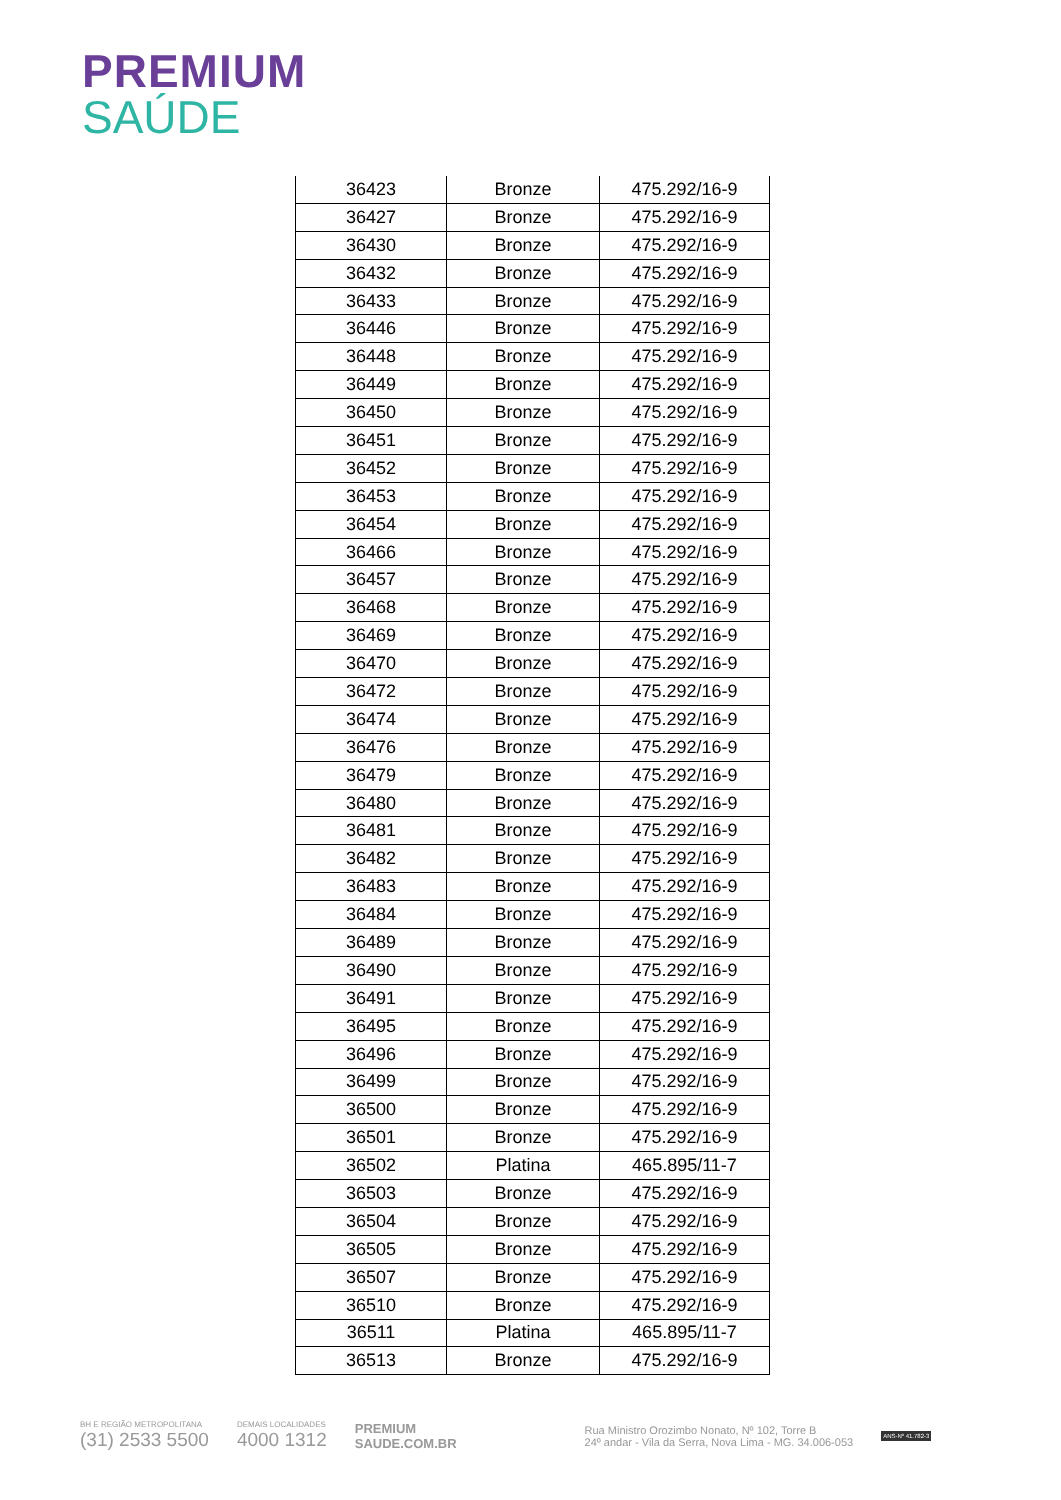PREMIUM
SAÚDE
| 36423 | Bronze | 475.292/16-9 |
| 36427 | Bronze | 475.292/16-9 |
| 36430 | Bronze | 475.292/16-9 |
| 36432 | Bronze | 475.292/16-9 |
| 36433 | Bronze | 475.292/16-9 |
| 36446 | Bronze | 475.292/16-9 |
| 36448 | Bronze | 475.292/16-9 |
| 36449 | Bronze | 475.292/16-9 |
| 36450 | Bronze | 475.292/16-9 |
| 36451 | Bronze | 475.292/16-9 |
| 36452 | Bronze | 475.292/16-9 |
| 36453 | Bronze | 475.292/16-9 |
| 36454 | Bronze | 475.292/16-9 |
| 36466 | Bronze | 475.292/16-9 |
| 36457 | Bronze | 475.292/16-9 |
| 36468 | Bronze | 475.292/16-9 |
| 36469 | Bronze | 475.292/16-9 |
| 36470 | Bronze | 475.292/16-9 |
| 36472 | Bronze | 475.292/16-9 |
| 36474 | Bronze | 475.292/16-9 |
| 36476 | Bronze | 475.292/16-9 |
| 36479 | Bronze | 475.292/16-9 |
| 36480 | Bronze | 475.292/16-9 |
| 36481 | Bronze | 475.292/16-9 |
| 36482 | Bronze | 475.292/16-9 |
| 36483 | Bronze | 475.292/16-9 |
| 36484 | Bronze | 475.292/16-9 |
| 36489 | Bronze | 475.292/16-9 |
| 36490 | Bronze | 475.292/16-9 |
| 36491 | Bronze | 475.292/16-9 |
| 36495 | Bronze | 475.292/16-9 |
| 36496 | Bronze | 475.292/16-9 |
| 36499 | Bronze | 475.292/16-9 |
| 36500 | Bronze | 475.292/16-9 |
| 36501 | Bronze | 475.292/16-9 |
| 36502 | Platina | 465.895/11-7 |
| 36503 | Bronze | 475.292/16-9 |
| 36504 | Bronze | 475.292/16-9 |
| 36505 | Bronze | 475.292/16-9 |
| 36507 | Bronze | 475.292/16-9 |
| 36510 | Bronze | 475.292/16-9 |
| 36511 | Platina | 465.895/11-7 |
| 36513 | Bronze | 475.292/16-9 |
BH E REGIÃO METROPOLITANA
(31) 2533 5500
DEMAIS LOCALIDADES
4000 1312
PREMIUM
SAUDE.COM.BR
Rua Ministro Orozimbo Nonato, Nº 102, Torre B
24º andar - Vila da Serra, Nova Lima - MG. 34.006-053
ANS-Nº 41.782-3